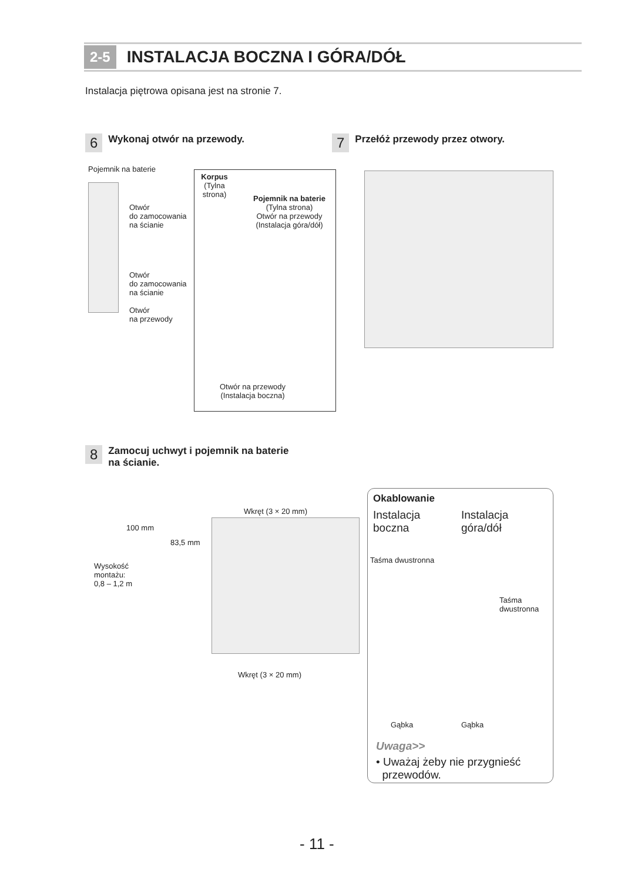2-5 INSTALACJA BOCZNA I GÓRA/DÓŁ
Instalacja piętrowa opisana jest na stronie 7.
6 Wykonaj otwór na przewody.
7 Przełóż przewody przez otwory.
Pojemnik na baterie
Otwór
do zamocowania
na ścianie
Otwór
do zamocowania
na ścianie
Otwór
na przewody
Korpus
(Tylna strona)
Pojemnik na baterie
(Tylna strona)
Otwór na przewody
(Instalacja góra/dół)
Otwór na przewody
(Instalacja boczna)
8 Zamocuj uchwyt i pojemnik na baterie
na ścianie.
100 mm
83,5 mm
Wysokość
montażu:
0,8 – 1,2 m
Wkręt (3 × 20 mm)
Wkręt (3 × 20 mm)
Okablowanie
Instalacja
boczna
Instalacja
góra/dół
Taśma dwustronna
Taśma
dwustronna
Gąbka Gąbka
Uwaga>>
• Uważaj żeby nie przygnieść
przewodów.
- 11 -